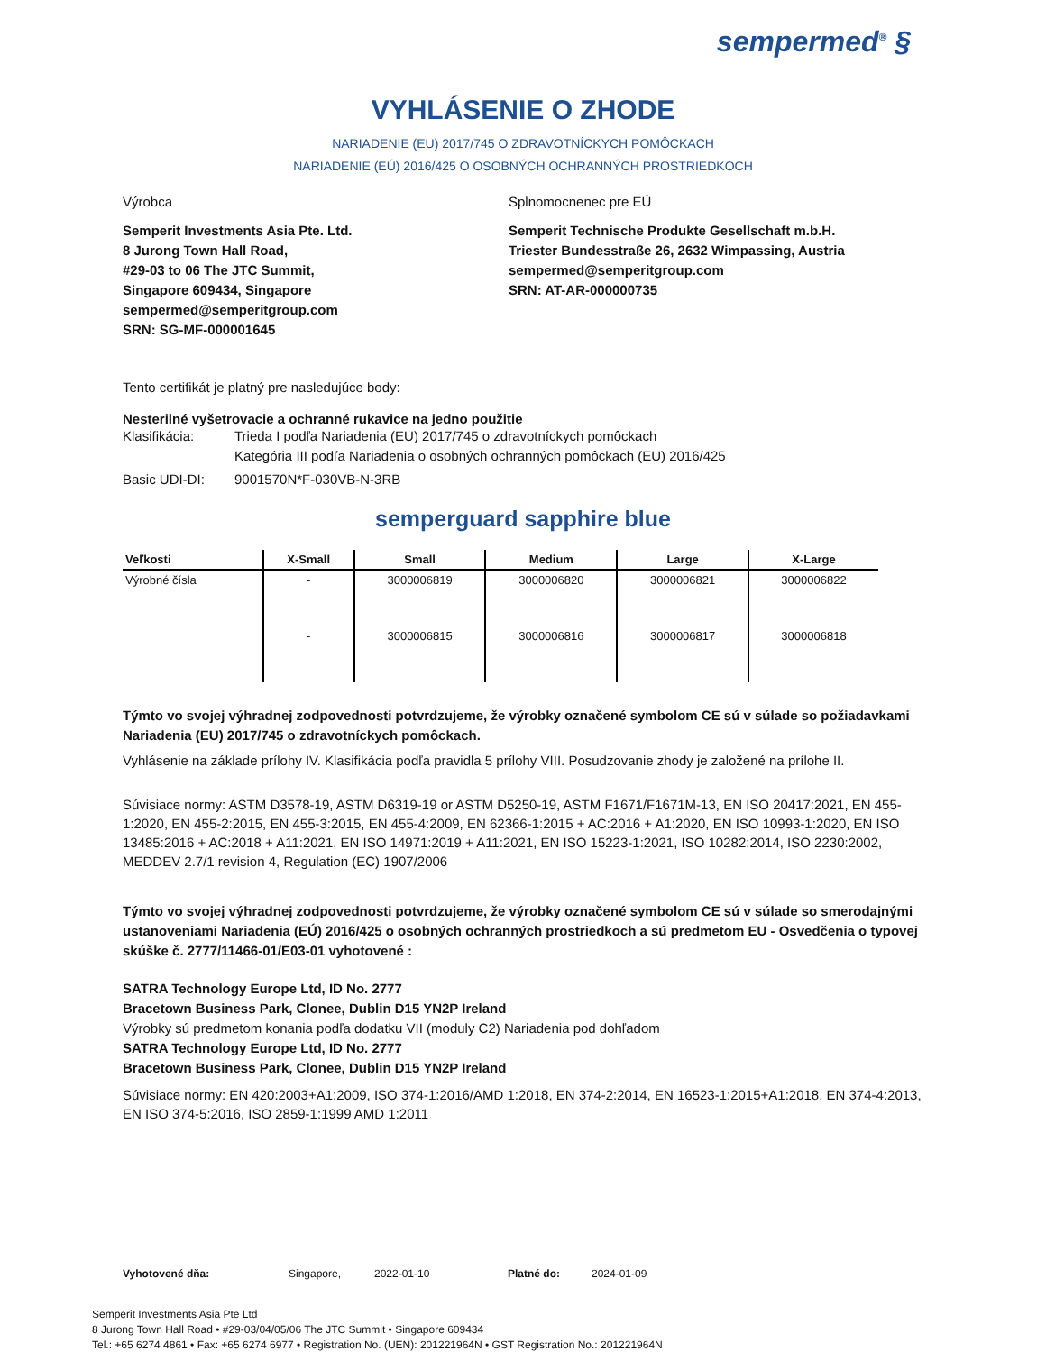sempermed<sup>®</sup> §
VYHLÁSENIE O ZHODE
NARIADENIE (EU) 2017/745 O ZDRAVOTNÍCKYCH POMÔCKACH
NARIADENIE (EÚ) 2016/425 O OSOBNÝCH OCHRANNÝCH PROSTRIEDKOCH
Výrobca
Semperit Investments Asia Pte. Ltd.
8 Jurong Town Hall Road,
#29-03 to 06 The JTC Summit,
Singapore 609434, Singapore
sempermed@semperitgroup.com
SRN: SG-MF-000001645
Splnomocnenec pre EÚ
Semperit Technische Produkte Gesellschaft m.b.H.
Triester Bundesstraße 26, 2632 Wimpassing, Austria
sempermed@semperitgroup.com
SRN: AT-AR-000000735
Tento certifikát je platný pre nasledujúce body:
Nesterilné vyšetrovacie a ochranné rukavice na jedno použitie
| Klasifikácia: | Trieda I podľa Nariadenia (EU) 2017/745 o zdravotníckych pomôckach Kategória III podľa Nariadenia o osobných ochranných pomôckach (EU) 2016/425 |
| Basic UDI-DI: | 9001570N*F-030VB-N-3RB |
semperguard sapphire blue
| Veľkosti | X-Small | Small | Medium | Large | X-Large |
| --- | --- | --- | --- | --- | --- |
| Výrobné čísla | - | 3000006819 | 3000006820 | 3000006821 | 3000006822 |
| | - | 3000006815 | 3000006816 | 3000006817 | 3000006818 |
Týmto vo svojej výhradnej zodpovednosti potvrdzujeme, že výrobky označené symbolom CE sú v súlade so požiadavkami Nariadenia (EU) 2017/745 o zdravotníckych pomôckach.
Vyhlásenie na základe prílohy IV. Klasifikácia podľa pravidla 5 prílohy VIII. Posudzovanie zhody je založené na prílohe II.
Súvisiace normy: ASTM D3578-19, ASTM D6319-19 or ASTM D5250-19, ASTM F1671/F1671M-13, EN ISO 20417:2021, EN 455-1:2020, EN 455-2:2015, EN 455-3:2015, EN 455-4:2009, EN 62366-1:2015 + AC:2016 + A1:2020, EN ISO 10993-1:2020, EN ISO 13485:2016 + AC:2018 + A11:2021, EN ISO 14971:2019 + A11:2021, EN ISO 15223-1:2021, ISO 10282:2014, ISO 2230:2002, MEDDEV 2.7/1 revision 4, Regulation (EC) 1907/2006
Týmto vo svojej výhradnej zodpovednosti potvrdzujeme, že výrobky označené symbolom CE sú v súlade so smerodajnými ustanoveniami Nariadenia (EÚ) 2016/425 o osobných ochranných prostriedkoch a sú predmetom EU - Osvedčenia o typovej skúške č. 2777/11466-01/E03-01 vyhotovené :
SATRA Technology Europe Ltd, ID No. 2777
Bracetown Business Park, Clonee, Dublin D15 YN2P Ireland
Výrobky sú predmetom konania podľa dodatku VII (moduly C2) Nariadenia pod dohľadom
SATRA Technology Europe Ltd, ID No. 2777
Bracetown Business Park, Clonee, Dublin D15 YN2P Ireland
Súvisiace normy: EN 420:2003+A1:2009, ISO 374-1:2016/AMD 1:2018, EN 374-2:2014, EN 16523-1:2015+A1:2018, EN 374-4:2013, EN ISO 374-5:2016, ISO 2859-1:1999 AMD 1:2011
Vyhotovené dňa: Singapore, 2022-01-10 Platné do: 2024-01-09
Semperit Investments Asia Pte Ltd
8 Jurong Town Hall Road • #29-03/04/05/06 The JTC Summit • Singapore 609434
Tel.: +65 6274 4861 • Fax: +65 6274 6977 • Registration No. (UEN): 201221964N • GST Registration No.: 201221964N